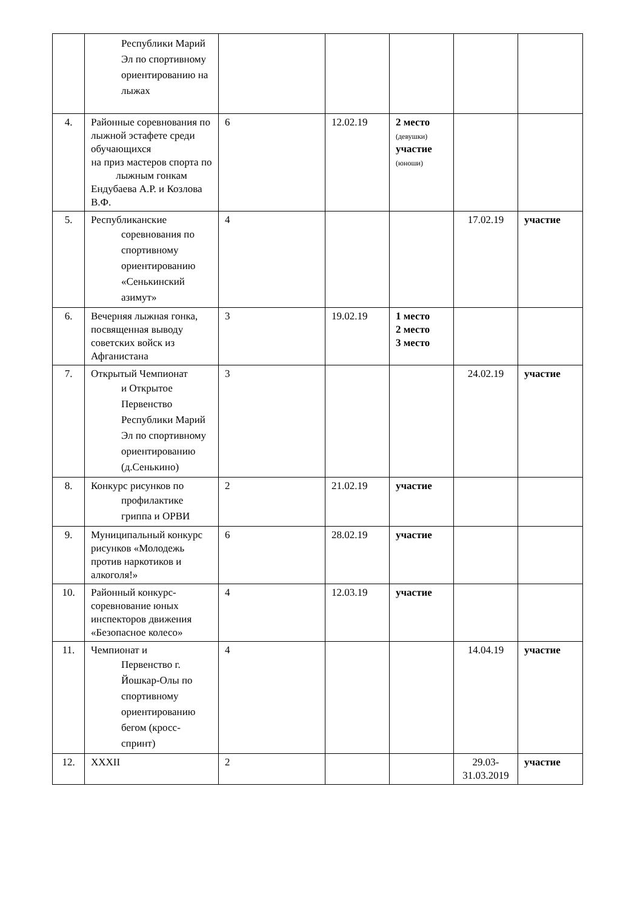| | Республики Марий Эл по спортивному ориентированию на лыжах | | | | | |
| 4. | Районные соревнования по лыжной эстафете среди обучающихся на приз мастеров спорта по лыжным гонкам Ендубаева А.Р. и Козлова В.Ф. | 6 | 12.02.19 | 2 место (девушки) участие (юноши) | | |
| 5. | Республиканские соревнования по спортивному ориентированию «Сенькинский азимут» | 4 | | | 17.02.19 | участие |
| 6. | Вечерняя лыжная гонка, посвященная выводу советских войск из Афганистана | 3 | 19.02.19 | 1 место 2 место 3 место | | |
| 7. | Открытый Чемпионат и Открытое Первенство Республики Марий Эл по спортивному ориентированию (д.Сенькино) | 3 | | | 24.02.19 | участие |
| 8. | Конкурс рисунков по профилактике гриппа и ОРВИ | 2 | 21.02.19 | участие | | |
| 9. | Муниципальный конкурс рисунков «Молодежь против наркотиков и алкоголя!» | 6 | 28.02.19 | участие | | |
| 10. | Районный конкурс-соревнование юных инспекторов движения «Безопасное колесо» | 4 | 12.03.19 | участие | | |
| 11. | Чемпионат и Первенство г. Йошкар-Олы по спортивному ориентированию бегом (кросс-спринт) | 4 | | | 14.04.19 | участие |
| 12. | XXXII | 2 | | | 29.03- 31.03.2019 | участие |